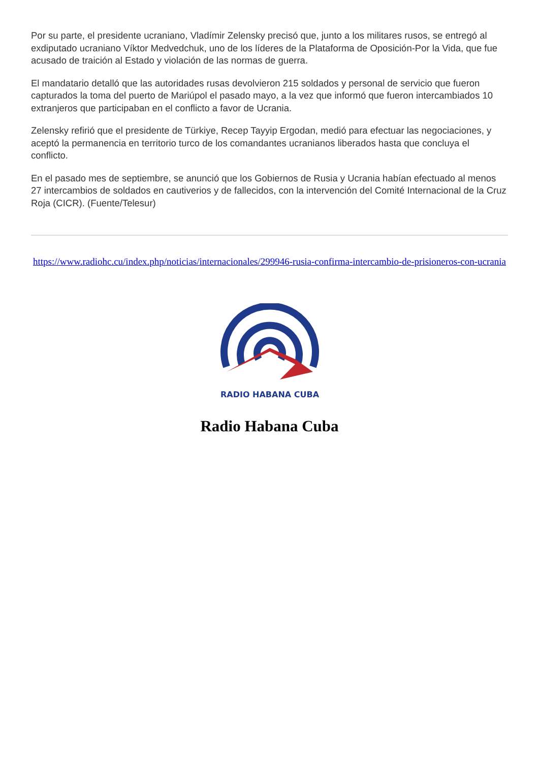Por su parte, el presidente ucraniano, Vladímir Zelensky precisó que, junto a los militares rusos, se entregó al exdiputado ucraniano Víktor Medvedchuk, uno de los líderes de la Plataforma de Oposición-Por la Vida, que fue acusado de traición al Estado y violación de las normas de guerra.
El mandatario detalló que las autoridades rusas devolvieron 215 soldados y personal de servicio que fueron capturados la toma del puerto de Mariúpol el pasado mayo, a la vez que informó que fueron intercambiados 10 extranjeros que participaban en el conflicto a favor de Ucrania.
Zelensky refirió que el presidente de Türkiye, Recep Tayyip Ergodan, medió para efectuar las negociaciones, y aceptó la permanencia en territorio turco de los comandantes ucranianos liberados hasta que concluya el conflicto.
En el pasado mes de septiembre, se anunció que los Gobiernos de Rusia y Ucrania habían efectuado al menos 27 intercambios de soldados en cautiverios y de fallecidos, con la intervención del Comité Internacional de la Cruz Roja (CICR). (Fuente/Telesur)
https://www.radiohc.cu/index.php/noticias/internacionales/299946-rusia-confirma-intercambio-de-prisioneros-con-ucrania
RADIO HABANA CUBA
Radio Habana Cuba